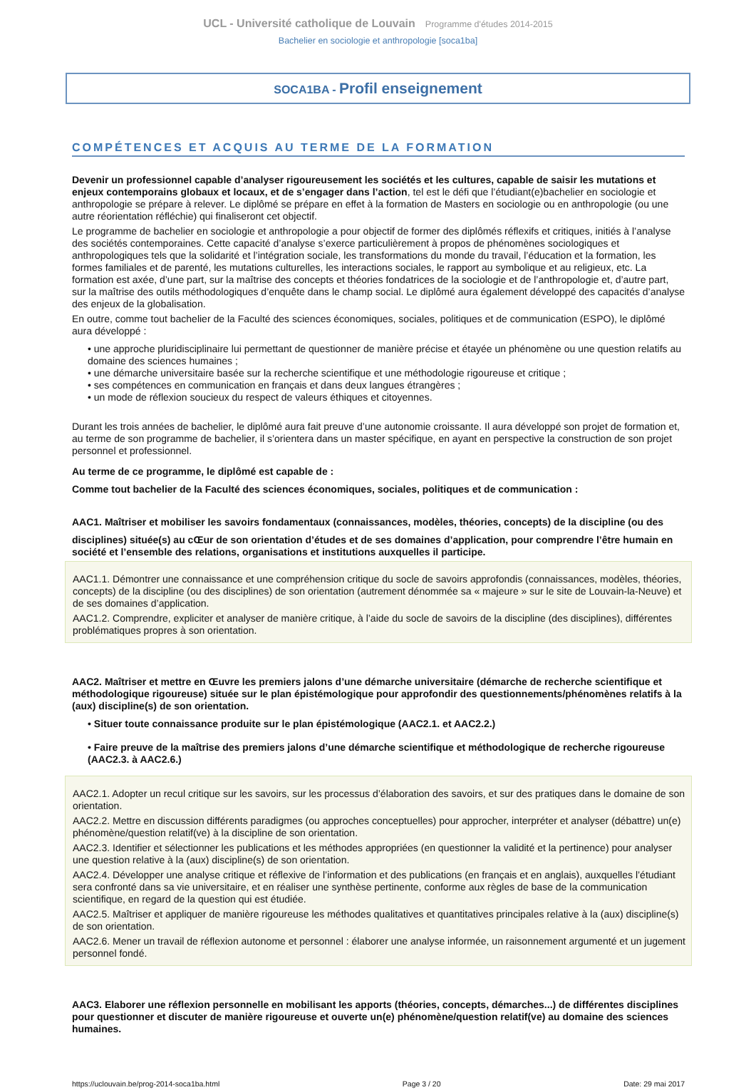UCL - Université catholique de Louvain Programme d'études 2014-2015
Bachelier en sociologie et anthropologie [soca1ba]
SOCA1BA - Profil enseignement
COMPÉTENCES ET ACQUIS AU TERME DE LA FORMATION
Devenir un professionnel capable d’analyser rigoureusement les sociétés et les cultures, capable de saisir les mutations et enjeux contemporains globaux et locaux, et de s’engager dans l’action, tel est le défi que l’étudiant(e)bachelier en sociologie et anthropologie se prépare à relever. Le diplômé se prépare en effet à la formation de Masters en sociologie ou en anthropologie (ou une autre réorientation réfléchie) qui finaliseront cet objectif.
Le programme de bachelier en sociologie et anthropologie a pour objectif de former des diplômés réflexifs et critiques, initiés à l’analyse des sociétés contemporaines. Cette capacité d’analyse s’exerce particulièrement à propos de phénomènes sociologiques et anthropologiques tels que la solidarité et l’intégration sociale, les transformations du monde du travail, l’éducation et la formation, les formes familiales et de parenté, les mutations culturelles, les interactions sociales, le rapport au symbolique et au religieux, etc. La formation est axée, d’une part, sur la maîtrise des concepts et théories fondatrices de la sociologie et de l’anthropologie et, d’autre part, sur la maîtrise des outils méthodologiques d’enquête dans le champ social. Le diplômé aura également développé des capacités d’analyse des enjeux de la globalisation.
En outre, comme tout bachelier de la Faculté des sciences économiques, sociales, politiques et de communication (ESPO), le diplômé aura développé :
• une approche pluridisciplinaire lui permettant de questionner de manière précise et étayée un phénomène ou une question relatifs au domaine des sciences humaines ;
• une démarche universitaire basée sur la recherche scientifique et une méthodologie rigoureuse et critique ;
• ses compétences en communication en français et dans deux langues étrangères ;
• un mode de réflexion soucieux du respect de valeurs éthiques et citoyennes.
Durant les trois années de bachelier, le diplômé aura fait preuve d’une autonomie croissante. Il aura développé son projet de formation et, au terme de son programme de bachelier, il s’orientera dans un master spécifique, en ayant en perspective la construction de son projet personnel et professionnel.
Au terme de ce programme, le diplômé est capable de :
Comme tout bachelier de la Faculté des sciences économiques, sociales, politiques et de communication :
AAC1. Maîtriser et mobiliser les savoirs fondamentaux (connaissances, modèles, théories, concepts) de la discipline (ou des
disciplines) située(s) au cŒur de son orientation d’études et de ses domaines d’application, pour comprendre l’être humain en société et l’ensemble des relations, organisations et institutions auxquelles il participe.
AAC1.1. Démontrer une connaissance et une compréhension critique du socle de savoirs approfondis (connaissances, modèles, théories, concepts) de la discipline (ou des disciplines) de son orientation (autrement dénommée sa « majeure » sur le site de Louvain-la-Neuve) et de ses domaines d’application.
AAC1.2. Comprendre, expliciter et analyser de manière critique, à l’aide du socle de savoirs de la discipline (des disciplines), différentes problématiques propres à son orientation.
AAC2. Maîtriser et mettre en Œuvre les premiers jalons d’une démarche universitaire (démarche de recherche scientifique et méthodologique rigoureuse) située sur le plan épistémologique pour approfondir des questionnements/phénomènes relatifs à la (aux) discipline(s) de son orientation.
• Situer toute connaissance produite sur le plan épistémologique (AAC2.1. et AAC2.2.)
• Faire preuve de la maîtrise des premiers jalons d’une démarche scientifique et méthodologique de recherche rigoureuse (AAC2.3. à AAC2.6.)
AAC2.1. Adopter un recul critique sur les savoirs, sur les processus d’élaboration des savoirs, et sur des pratiques dans le domaine de son orientation.
AAC2.2. Mettre en discussion différents paradigmes (ou approches conceptuelles) pour approcher, interpréter et analyser (débattre) un(e) phénomène/question relatif(ve) à la discipline de son orientation.
AAC2.3. Identifier et sélectionner les publications et les méthodes appropriées (en questionner la validité et la pertinence) pour analyser une question relative à la (aux) discipline(s) de son orientation.
AAC2.4. Développer une analyse critique et réflexive de l’information et des publications (en français et en anglais), auxquelles l’étudiant sera confronté dans sa vie universitaire, et en réaliser une synthèse pertinente, conforme aux règles de base de la communication scientifique, en regard de la question qui est étudiée.
AAC2.5. Maîtriser et appliquer de manière rigoureuse les méthodes qualitatives et quantitatives principales relative à la (aux) discipline(s) de son orientation.
AAC2.6. Mener un travail de réflexion autonome et personnel : élaborer une analyse informée, un raisonnement argumenté et un jugement personnel fondé.
AAC3. Elaborer une réflexion personnelle en mobilisant les apports (théories, concepts, démarches...) de différentes disciplines pour questionner et discuter de manière rigoureuse et ouverte un(e) phénomène/question relatif(ve) au domaine des sciences humaines.
https://uclouvain.be/prog-2014-soca1ba.html Page 3 / 20 Date: 29 mai 2017